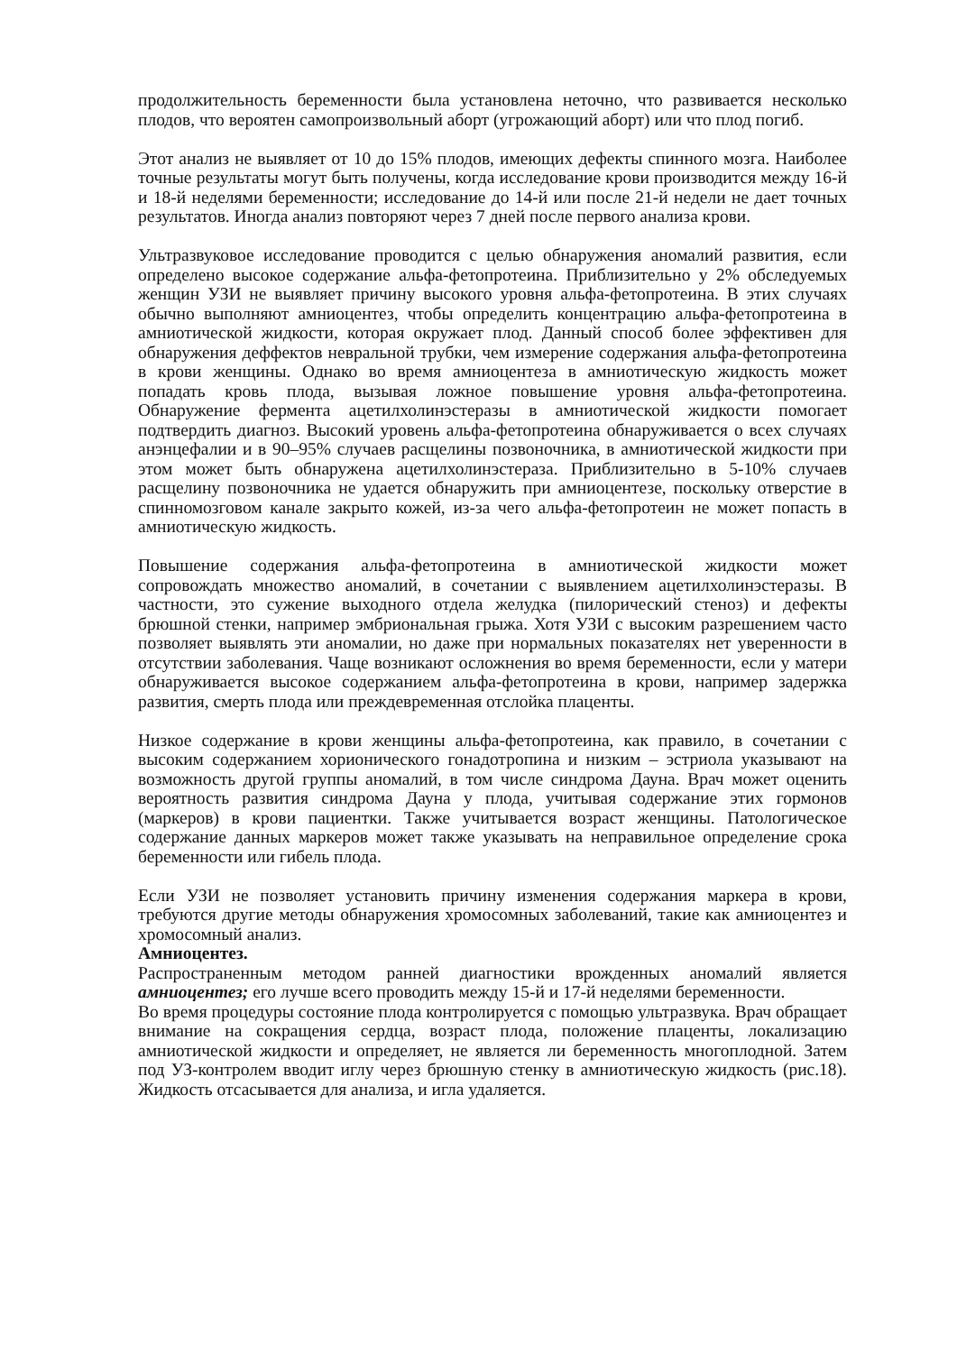продолжительность беременности была установлена неточно, что развивается несколько плодов, что вероятен самопроизвольный аборт (угрожающий аборт) или что плод погиб.
Этот анализ не выявляет от 10 до 15% плодов, имеющих дефекты спинного мозга. Наиболее точные результаты могут быть получены, когда исследование крови производится между 16-й и 18-й неделями беременности; исследование до 14-й или после 21-й недели не дает точных результатов. Иногда анализ повторяют через 7 дней после первого анализа крови.
Ультразвуковое исследование проводится с целью обнаружения аномалий развития, если определено высокое содержание альфа-фетопротеина. Приблизительно у 2% обследуемых женщин УЗИ не выявляет причину высокого уровня альфа-фетопротеина. В этих случаях обычно выполняют амниоцентез, чтобы определить концентрацию альфа-фетопротеина в амниотической жидкости, которая окружает плод. Данный способ более эффективен для обнаружения деффектов невральной трубки, чем измерение содержания альфа-фетопротеина в крови женщины. Однако во время амниоцентеза в амниотическую жидкость может попадать кровь плода, вызывая ложное повышение уровня альфа-фетопротеина. Обнаружение фермента ацетилхолинэстеразы в амниотической жидкости помогает подтвердить диагноз. Высокий уровень альфа-фетопротеина обнаруживается о всех случаях анэнцефалии и в 90–95% случаев расщелины позвоночника, в амниотической жидкости при этом может быть обнаружена ацетилхолинэстераза. Приблизительно в 5-10% случаев расщелину позвоночника не удается обнаружить при амниоцентезе, поскольку отверстие в спинномозговом канале закрыто кожей, из-за чего альфа-фетопротеин не может попасть в амниотическую жидкость.
Повышение содержания альфа-фетопротеина в амниотической жидкости может сопровождать множество аномалий, в сочетании с выявлением ацетилхолинэстеразы. В частности, это сужение выходного отдела желудка (пилорический стеноз) и дефекты брюшной стенки, например эмбриональная грыжа. Хотя УЗИ с высоким разрешением часто позволяет выявлять эти аномалии, но даже при нормальных показателях нет уверенности в отсутствии заболевания. Чаще возникают осложнения во время беременности, если у матери обнаруживается высокое содержанием альфа-фетопротеина в крови, например задержка развития, смерть плода или преждевременная отслойка плаценты.
Низкое содержание в крови женщины альфа-фетопротеина, как правило, в сочетании с высоким содержанием хорионического гонадотропина и низким – эстриола указывают на возможность другой группы аномалий, в том числе синдрома Дауна. Врач может оценить вероятность развития синдрома Дауна у плода, учитывая содержание этих гормонов (маркеров) в крови пациентки. Также учитывается возраст женщины. Патологическое содержание данных маркеров может также указывать на неправильное определение срока беременности или гибель плода.
Если УЗИ не позволяет установить причину изменения содержания маркера в крови, требуются другие методы обнаружения хромосомных заболеваний, такие как амниоцентез и хромосомный анализ.
Амниоцентез.
Распространенным методом ранней диагностики врожденных аномалий является амниоцентез; его лучше всего проводить между 15-й и 17-й неделями беременности.
Во время процедуры состояние плода контролируется с помощью ультразвука. Врач обращает внимание на сокращения сердца, возраст плода, положение плаценты, локализацию амниотической жидкости и определяет, не является ли беременность многоплодной. Затем под УЗ-контролем вводит иглу через брюшную стенку в амниотическую жидкость (рис.18). Жидкость отсасывается для анализа, и игла удаляется.